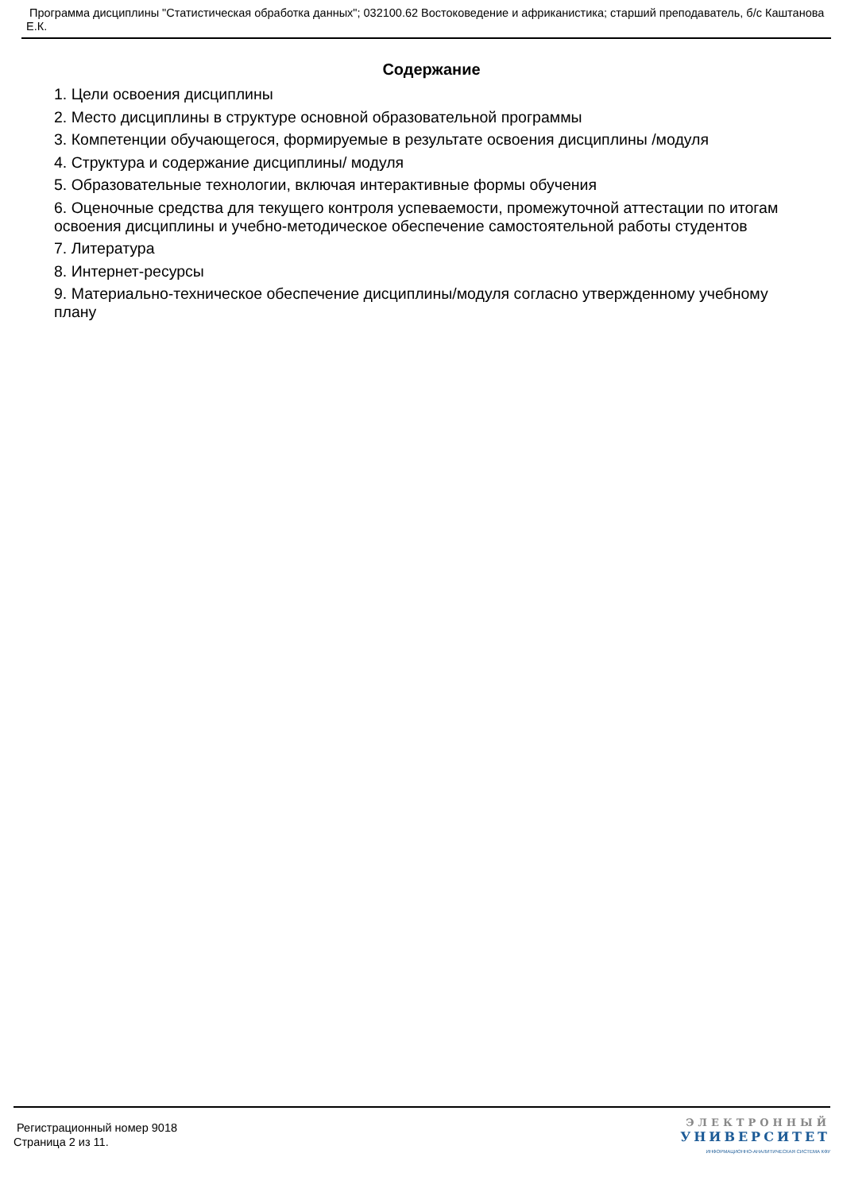Программа дисциплины "Статистическая обработка данных"; 032100.62 Востоковедение и африканистика; старший преподаватель, б/с Каштанова Е.К.
Содержание
1. Цели освоения дисциплины
2. Место дисциплины в структуре основной образовательной программы
3. Компетенции обучающегося, формируемые в результате освоения дисциплины /модуля
4. Структура и содержание дисциплины/ модуля
5. Образовательные технологии, включая интерактивные формы обучения
6. Оценочные средства для текущего контроля успеваемости, промежуточной аттестации по итогам освоения дисциплины и учебно-методическое обеспечение самостоятельной работы студентов
7. Литература
8. Интернет-ресурсы
9. Материально-техническое обеспечение дисциплины/модуля согласно утвержденному учебному плану
Регистрационный номер 9018
Страница 2 из 11.
ЭЛЕКТРОННЫЙ
УНИВЕРСИТЕТ
ИНФОРМАЦИОННО-АНАЛИТИЧЕСКАЯ СИСТЕМА КФУ